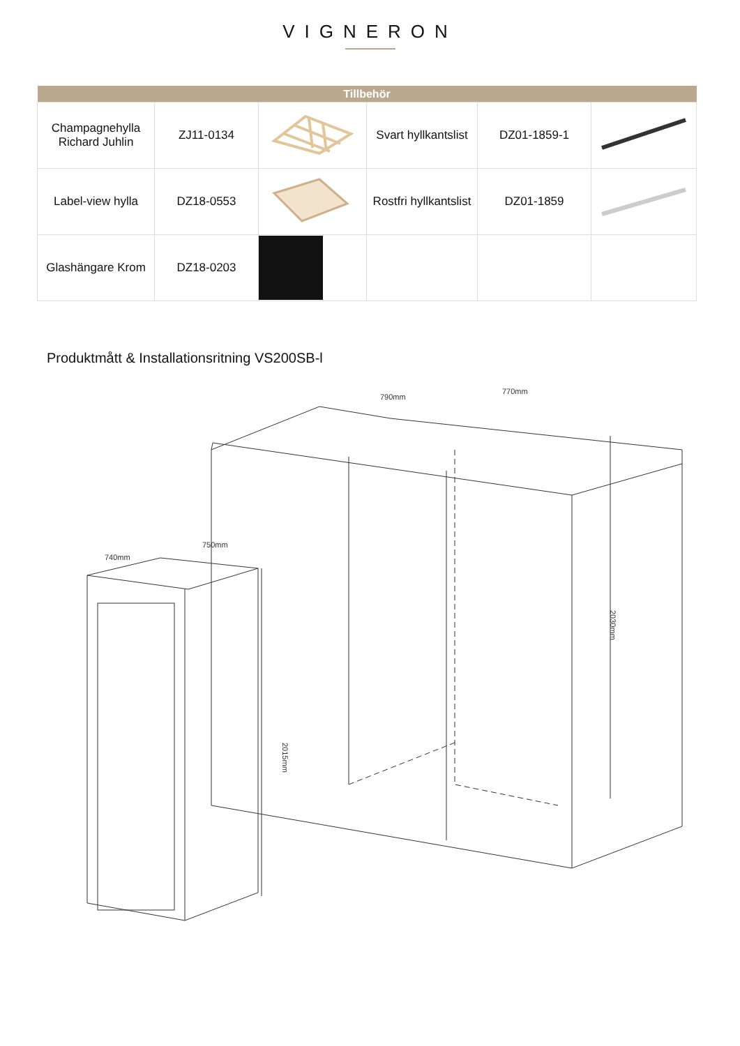VIGNERON
| Tillbehör | | | | | |
| --- | --- | --- | --- | --- | --- |
| Champagnehylla Richard Juhlin | ZJ11-0134 | | Svart hyllkantslist | DZ01-1859-1 | |
| Label-view hylla | DZ18-0553 | | Rostfri hyllkantslist | DZ01-1859 | |
| Glashängare Krom | DZ18-0203 | | | | |
Produktmått & Installationsritning VS200SB-l
740mm
750mm
790mm
770mm
2015mm
2030mm